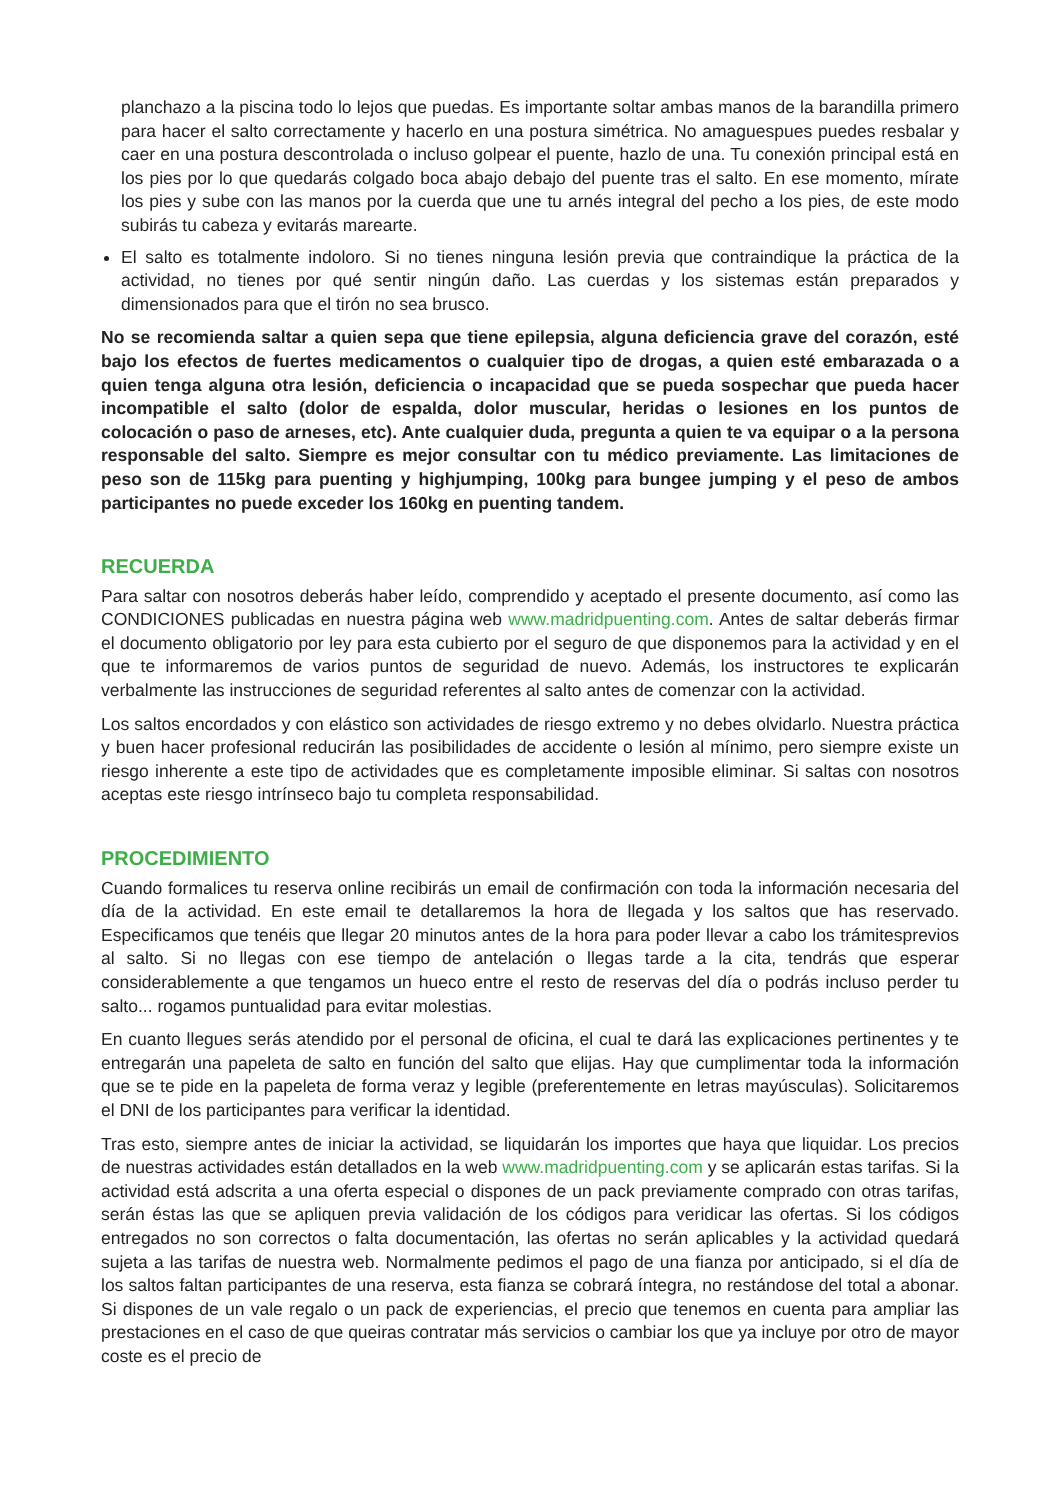planchazo a la piscina todo lo lejos que puedas. Es importante soltar ambas manos de la barandilla primero para hacer el salto correctamente y hacerlo en una postura simétrica. No amaguespues puedes resbalar y caer en una postura descontrolada o incluso golpear el puente, hazlo de una. Tu conexión principal está en los pies por lo que quedarás colgado boca abajo debajo del puente tras el salto. En ese momento, mírate los pies y sube con las manos por la cuerda que une tu arnés integral del pecho a los pies, de este modo subirás tu cabeza y evitarás marearte.
El salto es totalmente indoloro. Si no tienes ninguna lesión previa que contraindique la práctica de la actividad, no tienes por qué sentir ningún daño. Las cuerdas y los sistemas están preparados y dimensionados para que el tirón no sea brusco.
No se recomienda saltar a quien sepa que tiene epilepsia, alguna deficiencia grave del corazón, esté bajo los efectos de fuertes medicamentos o cualquier tipo de drogas, a quien esté embarazada o a quien tenga alguna otra lesión, deficiencia o incapacidad que se pueda sospechar que pueda hacer incompatible el salto (dolor de espalda, dolor muscular, heridas o lesiones en los puntos de colocación o paso de arneses, etc). Ante cualquier duda, pregunta a quien te va equipar o a la persona responsable del salto. Siempre es mejor consultar con tu médico previamente. Las limitaciones de peso son de 115kg para puenting y highjumping, 100kg para bungee jumping y el peso de ambos participantes no puede exceder los 160kg en puenting tandem.
RECUERDA
Para saltar con nosotros deberás haber leído, comprendido y aceptado el presente documento, así como las CONDICIONES publicadas en nuestra página web www.madridpuenting.com. Antes de saltar deberás firmar el documento obligatorio por ley para esta cubierto por el seguro de que disponemos para la actividad y en el que te informaremos de varios puntos de seguridad de nuevo. Además, los instructores te explicarán verbalmente las instrucciones de seguridad referentes al salto antes de comenzar con la actividad.
Los saltos encordados y con elástico son actividades de riesgo extremo y no debes olvidarlo. Nuestra práctica y buen hacer profesional reducirán las posibilidades de accidente o lesión al mínimo, pero siempre existe un riesgo inherente a este tipo de actividades que es completamente imposible eliminar. Si saltas con nosotros aceptas este riesgo intrínseco bajo tu completa responsabilidad.
PROCEDIMIENTO
Cuando formalices tu reserva online recibirás un email de confirmación con toda la información necesaria del día de la actividad. En este email te detallaremos la hora de llegada y los saltos que has reservado. Especificamos que tenéis que llegar 20 minutos antes de la hora para poder llevar a cabo los trámitesprevios al salto. Si no llegas con ese tiempo de antelación o llegas tarde a la cita, tendrás que esperar considerablemente a que tengamos un hueco entre el resto de reservas del día o podrás incluso perder tu salto... rogamos puntualidad para evitar molestias.
En cuanto llegues serás atendido por el personal de oficina, el cual te dará las explicaciones pertinentes y te entregarán una papeleta de salto en función del salto que elijas. Hay que cumplimentar toda la información que se te pide en la papeleta de forma veraz y legible (preferentemente en letras mayúsculas). Solicitaremos el DNI de los participantes para verificar la identidad.
Tras esto, siempre antes de iniciar la actividad, se liquidarán los importes que haya que liquidar. Los precios de nuestras actividades están detallados en la web www.madridpuenting.com y se aplicarán estas tarifas. Si la actividad está adscrita a una oferta especial o dispones de un pack previamente comprado con otras tarifas, serán éstas las que se apliquen previa validación de los códigos para veridicar las ofertas. Si los códigos entregados no son correctos o falta documentación, las ofertas no serán aplicables y la actividad quedará sujeta a las tarifas de nuestra web. Normalmente pedimos el pago de una fianza por anticipado, si el día de los saltos faltan participantes de una reserva, esta fianza se cobrará íntegra, no restándose del total a abonar. Si dispones de un vale regalo o un pack de experiencias, el precio que tenemos en cuenta para ampliar las prestaciones en el caso de que queiras contratar más servicios o cambiar los que ya incluye por otro de mayor coste es el precio de